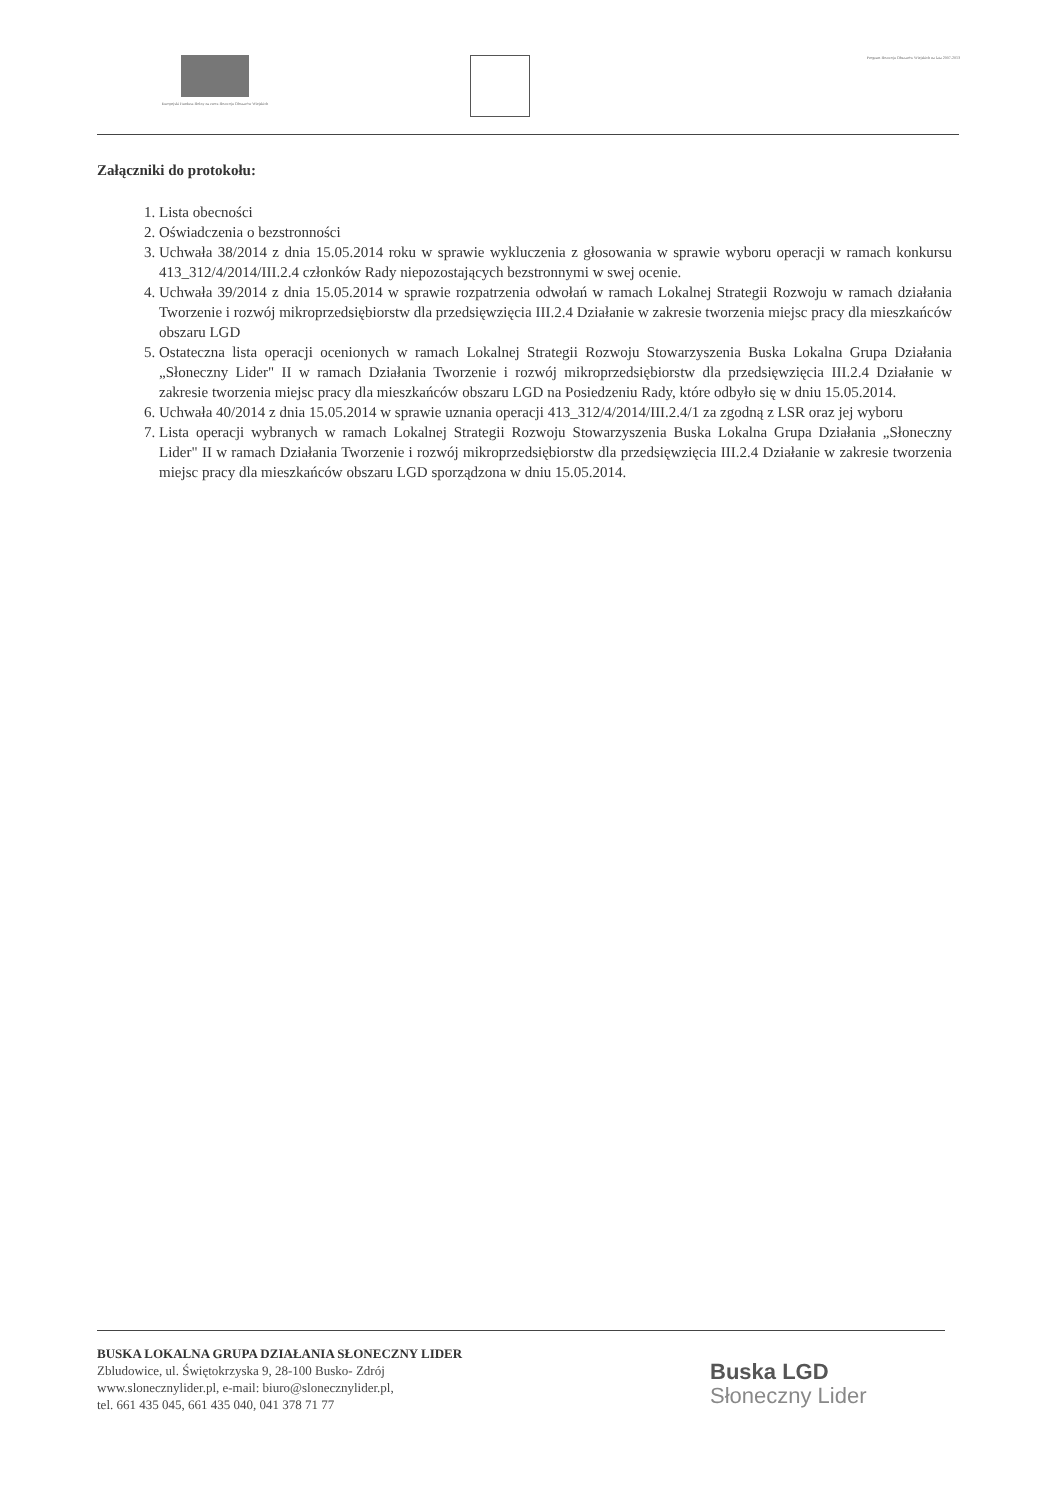Europejski Fundusz Rolny na rzecz Rozwoju Obszarów Wiejskich
Program Rozwoju Obszarów Wiejskich na lata 2007-2013
Załączniki do protokołu:
1. Lista obecności
2. Oświadczenia o bezstronności
3. Uchwała 38/2014 z dnia 15.05.2014 roku w sprawie wykluczenia z głosowania w sprawie wyboru operacji w ramach konkursu 413_312/4/2014/III.2.4 członków Rady niepozostających bezstronnymi w swej ocenie.
4. Uchwała 39/2014 z dnia 15.05.2014 w sprawie rozpatrzenia odwołań w ramach Lokalnej Strategii Rozwoju w ramach działania Tworzenie i rozwój mikroprzedsiębiorstw dla przedsięwzięcia III.2.4 Działanie w zakresie tworzenia miejsc pracy dla mieszkańców obszaru LGD
5. Ostateczna lista operacji ocenionych w ramach Lokalnej Strategii Rozwoju Stowarzyszenia Buska Lokalna Grupa Działania „Słoneczny Lider" II w ramach Działania Tworzenie i rozwój mikroprzedsiębiorstw dla przedsięwzięcia III.2.4 Działanie w zakresie tworzenia miejsc pracy dla mieszkańców obszaru LGD na Posiedzeniu Rady, które odbyło się w dniu 15.05.2014.
6. Uchwała 40/2014 z dnia 15.05.2014 w sprawie uznania operacji 413_312/4/2014/III.2.4/1 za zgodną z LSR oraz jej wyboru
7. Lista operacji wybranych w ramach Lokalnej Strategii Rozwoju Stowarzyszenia Buska Lokalna Grupa Działania „Słoneczny Lider" II w ramach Działania Tworzenie i rozwój mikroprzedsiębiorstw dla przedsięwzięcia III.2.4 Działanie w zakresie tworzenia miejsc pracy dla mieszkańców obszaru LGD sporządzona w dniu 15.05.2014.
BUSKA LOKALNA GRUPA DZIAŁANIA SŁONECZNY LIDER
Zbludowice, ul. Świętokrzyska 9, 28-100 Busko- Zdrój
www.slonecznylider.pl, e-mail: biuro@slonecznylider.pl,
tel. 661 435 045, 661 435 040, 041 378 71 77
Buska LGD
Słoneczny Lider